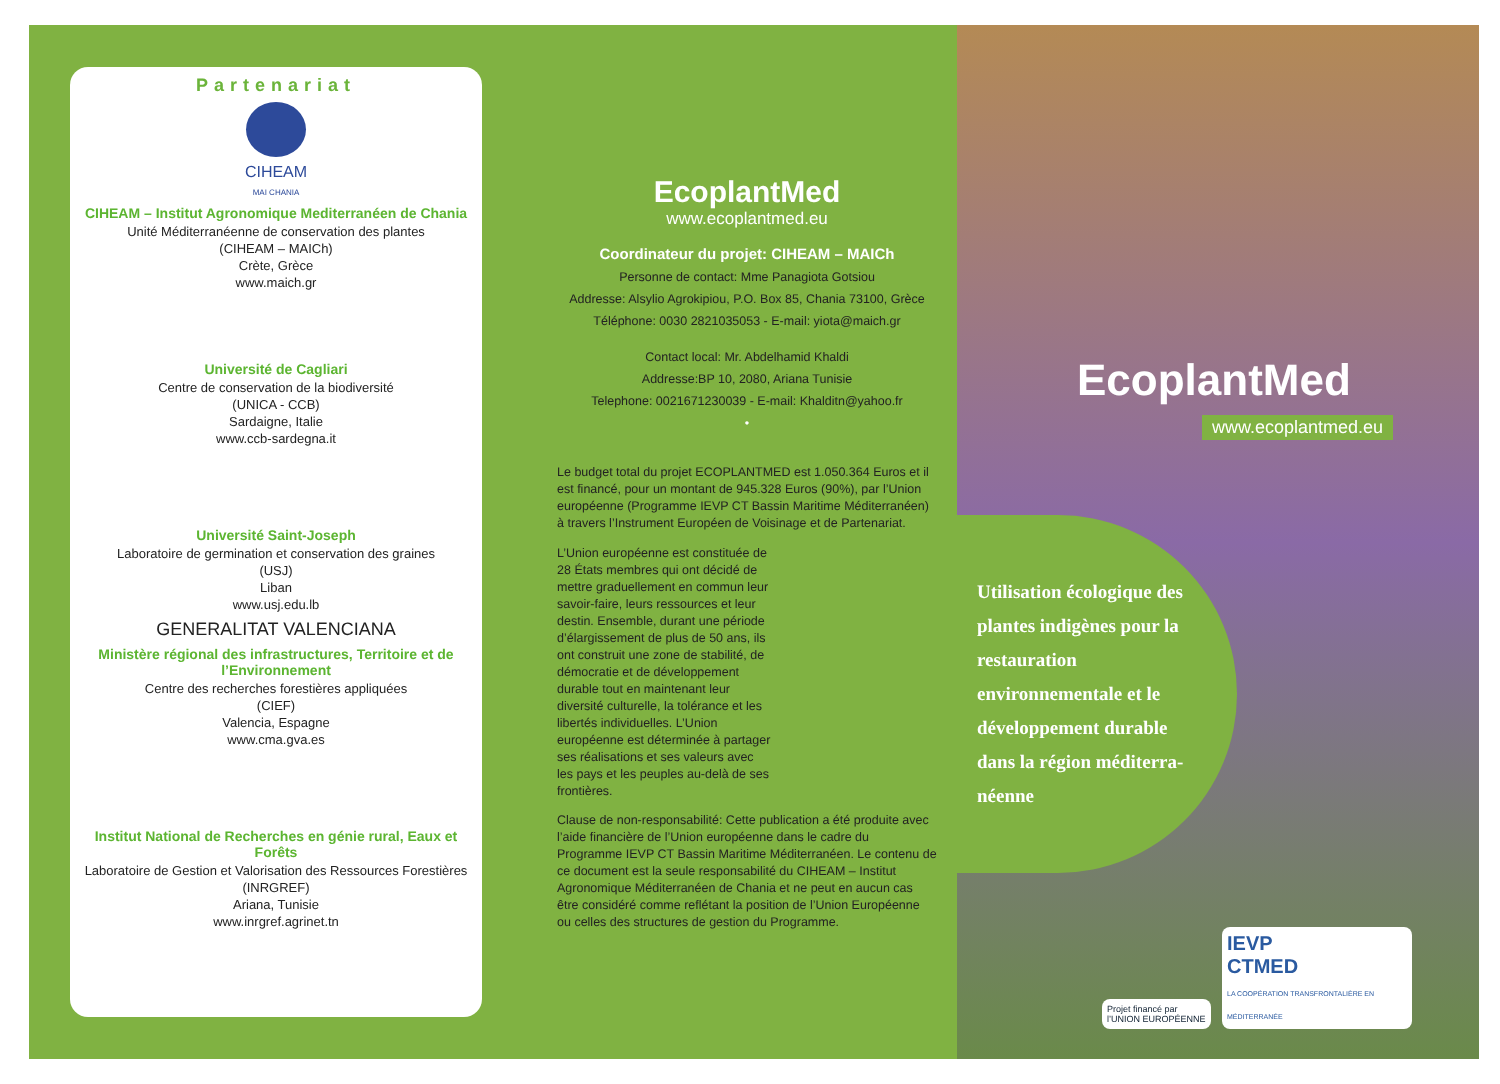Partenariat
CIHEAM
MAI CHANIA
CIHEAM – Institut Agronomique Mediterranéen de Chania
Unité Méditerranéenne de conservation des plantes
(CIHEAM – MAICh)
Crète, Grèce
www.maich.gr
Université de Cagliari
Centre de conservation de la biodiversité
(UNICA - CCB)
Sardaigne, Italie
www.ccb-sardegna.it
Université Saint-Joseph
Laboratoire de germination et conservation des graines
(USJ)
Liban
www.usj.edu.lb
GENERALITAT VALENCIANA
Ministère régional des infrastructures, Territoire et de l’Environnement
Centre des recherches forestières appliquées
(CIEF)
Valencia, Espagne
www.cma.gva.es
Institut National de Recherches en génie rural, Eaux et Forêts
Laboratoire de Gestion et Valorisation des Ressources Forestières
(INRGREF)
Ariana, Tunisie
www.inrgref.agrinet.tn
EcoplantMed
www.ecoplantmed.eu
Coordinateur du projet: CIHEAM – MAICh
Personne de contact: Mme Panagiota Gotsiou
Addresse: Alsylio Agrokipiou, P.O. Box 85, Chania 73100, Grèce
Téléphone: 0030 2821035053 - E-mail: yiota@maich.gr
Contact local: Mr. Abdelhamid Khaldi
Addresse:BP 10, 2080, Ariana Tunisie
Telephone: 0021671230039 - E-mail: Khalditn@yahoo.fr
•
Le budget total du projet ECOPLANTMED est 1.050.364 Euros et il est financé, pour un montant de 945.328 Euros (90%), par l’Union européenne (Programme IEVP CT Bassin Maritime Méditerranéen) à travers l’Instrument Européen de Voisinage et de Partenariat.
L’Union européenne est constituée de 28 États membres qui ont décidé de mettre graduellement en commun leur savoir-faire, leurs ressources et leur destin. Ensemble, durant une période d’élargissement de plus de 50 ans, ils ont construit une zone de stabilité, de démocratie et de développement durable tout en maintenant leur diversité culturelle, la tolérance et les libertés individuelles. L’Union européenne est déterminée à partager ses réalisations et ses valeurs avec les pays et les peuples au-delà de ses frontières.
Clause de non-responsabilité: Cette publication a été produite avec l’aide financière de l’Union européenne dans le cadre du Programme IEVP CT Bassin Maritime Méditerranéen. Le contenu de ce document est la seule responsabilité du CIHEAM – Institut Agronomique Méditerranéen de Chania et ne peut en aucun cas être considéré comme reflétant la position de l’Union Européenne ou celles des structures de gestion du Programme.
EcoplantMed
www.ecoplantmed.eu
Utilisation écologique des plantes indigènes pour la restauration environnementale et le développement durable dans la région méditerra-néenne
Projet financé par
l’UNION EUROPÉENNE
IEVP
CTMED
LA COOPÉRATION TRANSFRONTALIÈRE EN MÉDITERRANÉE